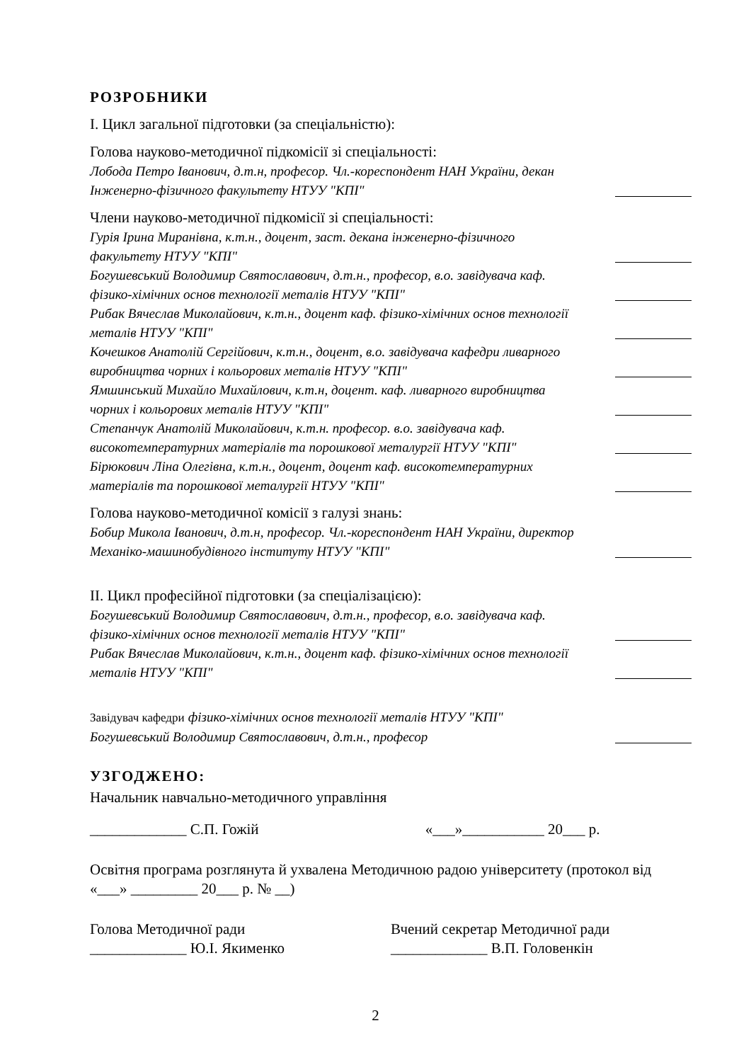РОЗРОБНИКИ
І. Цикл загальної підготовки (за спеціальністю):
Голова науково-методичної підкомісії зі спеціальності:
Лобода Петро Іванович, д.т.н, професор. Чл.-кореспондент НАН України, декан Інженерно-фізичного факультету НТУУ "КПІ"
Члени науково-методичної підкомісії зі спеціальності:
Гурія Ірина Миранівна, к.т.н., доцент, заст. декана інженерно-фізичного факультету НТУУ "КПІ"
Богушевський Володимир Святославович, д.т.н., професор, в.о. завідувача каф. фізико-хімічних основ технології металів НТУУ "КПІ"
Рибак Вячеслав Миколайович, к.т.н., доцент каф. фізико-хімічних основ технології металів НТУУ "КПІ"
Кочешков Анатолій Сергійович, к.т.н., доцент, в.о. завідувача кафедри ливарного виробництва чорних і кольорових металів НТУУ "КПІ"
Ямшинський Михайло Михайлович, к.т.н, доцент. каф. ливарного виробництва чорних і кольорових металів НТУУ "КПІ"
Степанчук Анатолій Миколайович, к.т.н. професор. в.о. завідувача каф. високотемпературних матеріалів та порошкової металургії НТУУ "КПІ"
Бірюкович Ліна Олегівна, к.т.н., доцент, доцент каф. високотемпературних матеріалів та порошкової металургії НТУУ "КПІ"
Голова науково-методичної комісії з галузі знань:
Бобир Микола Іванович, д.т.н, професор. Чл.-кореспондент НАН України, директор Механіко-машинобудівного інституту НТУУ "КПІ"
ІІ. Цикл професійної підготовки (за спеціалізацією):
Богушевський Володимир Святославович, д.т.н., професор, в.о. завідувача каф. фізико-хімічних основ технології металів НТУУ "КПІ"
Рибак Вячеслав Миколайович, к.т.н., доцент каф. фізико-хімічних основ технології металів НТУУ "КПІ"
Завідувач кафедри фізико-хімічних основ технології металів НТУУ "КПІ" Богушевський Володимир Святославович, д.т.н., професор
УЗГОДЖЕНО:
Начальник навчально-методичного управління
_____________ С.П. Гожій «___»___________ 20___ р.
Освітня програма розглянута й ухвалена Методичною радою університету (протокол від «___» _________ 20___ р. № __)
Голова Методичної ради
_____________ Ю.І. Якименко
Вчений секретар Методичної ради
_____________ В.П. Головенкін
2